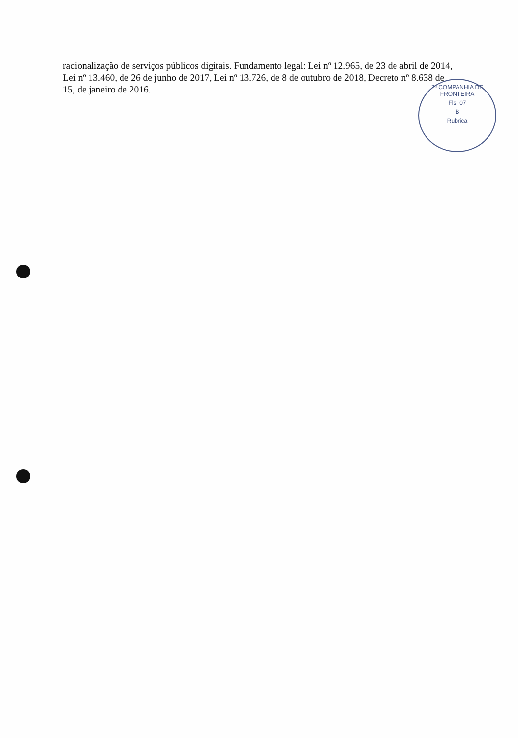racionalização de serviços públicos digitais. Fundamento legal: Lei nº 12.965, de 23 de abril de 2014, Lei nº 13.460, de 26 de junho de 2017, Lei nº 13.726, de 8 de outubro de 2018, Decreto nº 8.638 de 15, de janeiro de 2016.
2ª COMPANHIA DE FRONTEIRA
Fls. 07
B
Rubrica